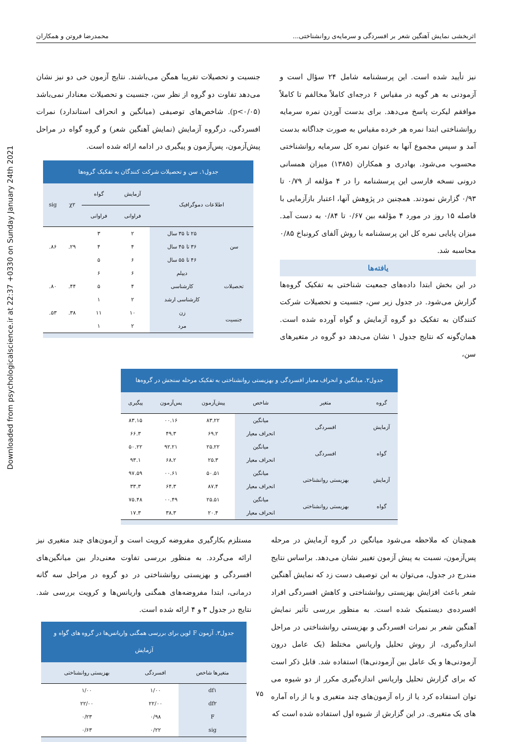Downloaded from psychologicalscience.ir at 22:37 +0330 on Sunday January 24th 2021
اثربخشی نمایش آهنگین شعر بر افسردگی و سرمایه‌ی روانشناختی... محمدرضا فروتن و همکاران
نیز تأیید شده است. این پرسشنامه شامل ۲۴ سؤال است و آزمودنی به هر گویه در مقیاس ۶ درجه‌ای کاملاً مخالفم تا کاملاً موافقم لیکرت پاسخ می‌دهد. برای بدست آوردن نمره سرمایه روانشناختی ابتدا نمره هر خرده مقیاس به صورت جداگانه بدست آمد و سپس مجموع آنها به عنوان نمره کل سرمایه روانشناختی محسوب می‌شود. بهادری و همکاران (۱۳۸۵) میزان همسانی درونی نسخه فارسی این پرسشنامه را در ۴ مؤلفه از ۰/۷۹ تا ۰/۹۳ گزارش نمودند. همچنین در پژوهش آنها، اعتبار بازآزمایی با فاصله ۱۵ روز در مورد ۴ مؤلفه بین ۰/۶۷ تا ۰/۸۴ به دست آمد. میزان پایایی نمره کل این پرسشنامه با روش آلفای کرونباخ ۰/۸۵ محاسبه شد.
یافته‌ها
در این بخش ابتدا داده‌های جمعیت شناختی به تفکیک گروه‌ها گزارش می‌شود. در جدول زیر سن، جنسیت و تحصیلات شرکت کنندگان به تفکیک دو گروه آزمایش و گواه آورده شده است. همان‌گونه که نتایج جدول ۱ نشان می‌دهد دو گروه در متغیرهای سن،
جنسیت و تحصیلات تقریبا همگن می‌باشند. نتایج آزمون خی دو نیز نشان می‌دهد تفاوت دو گروه از نظر سن، جنسیت و تحصیلات معنادار نمی‌باشد (p<۰/۰۵). شاخص‌های توصیفی (میانگین و انحراف استاندارد) نمرات افسردگی، درگروه آزمایش (نمایش آهنگین شعر) و گروه گواه در مراحل پیش‌آزمون، پس‌آزمون و پیگیری در ادامه ارائه شده است.
جدول۱. سن و تحصیلات شرکت کنندگان به تفکیک گروه‌ها
| اطلاعات دموگرافیک | | آزمایش | گواه | χ۲ | sig |
| --- | --- | --- | --- | --- | --- |
| | | فراوانی | فراوانی | | |
| سن | ۲۵ تا ۳۵ سال | ۲ | ۳ | ۲۹. | ۸۶. |
| | ۳۶ تا ۴۵ سال | ۴ | ۴ | | |
| | ۴۶ تا ۵۵ سال | ۶ | ۵ | | |
| تحصیلات | دیپلم | ۶ | ۶ | ۴۴. | ۸۰. |
| | کارشناسی | ۴ | ۵ | | |
| | کارشناسی ارشد | ۲ | ۱ | | |
| جنسیت | زن | ۱۰ | ۱۱ | ۳۸. | ۵۳. |
| | مرد | ۲ | ۱ | | |
جدول۲. میانگین و انحراف معیار افسردگی و بهزیستی روانشناختی به تفکیک مرحله سنجش در گروه‌ها
| گروه | متغیر | شاخص | پیش‌آزمون | پس‌آزمون | پیگیری |
| --- | --- | --- | --- | --- | --- |
| آزمایش | افسردگی | میانگین | ۸۳.۲۲ | ۰۰.۱۶ | ۸۳.۱۵ |
| | | انحراف معیار | ۶۹.۲ | ۴۹.۳ | ۶۶.۳ |
| گواه | افسردگی | میانگین | ۲۵.۲۲ | ۹۲.۲۱ | ۵۰.۲۲ |
| | | انحراف معیار | ۲۵.۳ | ۶۸.۲ | ۹۳.۱ |
| آزمایش | بهزیستی روانشناختی | میانگین | ۵۰.۵۱ | ۰۰.۶۱ | ۹۷.۵۹ |
| | | انحراف معیار | ۸۷.۴ | ۶۴.۳ | ۳۳.۳ |
| گواه | بهزیستی روانشناختی | میانگین | ۲۵.۵۱ | ۰۰.۴۹ | ۷۵.۴۸ |
| | | انحراف معیار | ۲۰.۴ | ۳۸.۳ | ۱۷.۳ |
همچنان که ملاحظه می‌شود میانگین در گروه آزمایش در مرحله پس‌آزمون، نسبت به پیش آزمون تغییر نشان می‌دهد. براساس نتایج مندرج در جدول، می‌توان به این توصیف دست زد که نمایش آهنگین شعر باعث افزایش بهزیستی روانشناختی و کاهش افسردگی افراد افسرده‌ی دیستمیک شده است. به منظور بررسی تأثیر نمایش آهنگین شعر بر نمرات افسردگی و بهزیستی روانشناختی در مراحل اندازه‌گیری، از روش تحلیل واریانس مختلط (یک عامل درون آزمودنی‌ها و یک عامل بین آزمودنی‌ها) استفاده شد. قابل ذکر است که برای گزارش تحلیل واریانس اندازه‌گیری مکرر از دو شیوه می توان استفاده کرد یا از راه آزمون‌های چند متغیری و یا از راه آماره های یک متغیری. در این گزارش از شیوه اول استفاده شده است که
مستلزم بکارگیری مفروضه کرویت است و آزمون‌های چند متغیری نیز ارائه می‌گردد. به منظور بررسی تفاوت معنی‌دار بین میانگین‌های افسردگی و بهزیستی روانشناختی در دو گروه در مراحل سه گانه درمانی، ابتدا مفروضه‌های همگنی واریانس‌ها و کرویت بررسی شد. نتایج در جدول ۳ و ۴ ارائه شده است.
جدول۳. آزمون F لوین برای بررسی همگنی واریانس‌ها در گروه های گواه و آزمایش
| متغیرها شاخص | افسردگی | بهزیستی روانشناختی |
| --- | --- | --- |
| df۱ | ۱/۰۰ | ۱/۰۰ |
| df۲ | ۲۲/۰۰ | ۲۲/۰۰ |
| F | ۰/۹۸ | ۰/۲۳ |
| sig | ۰/۲۲ | ۰/۶۳ |
۷۵